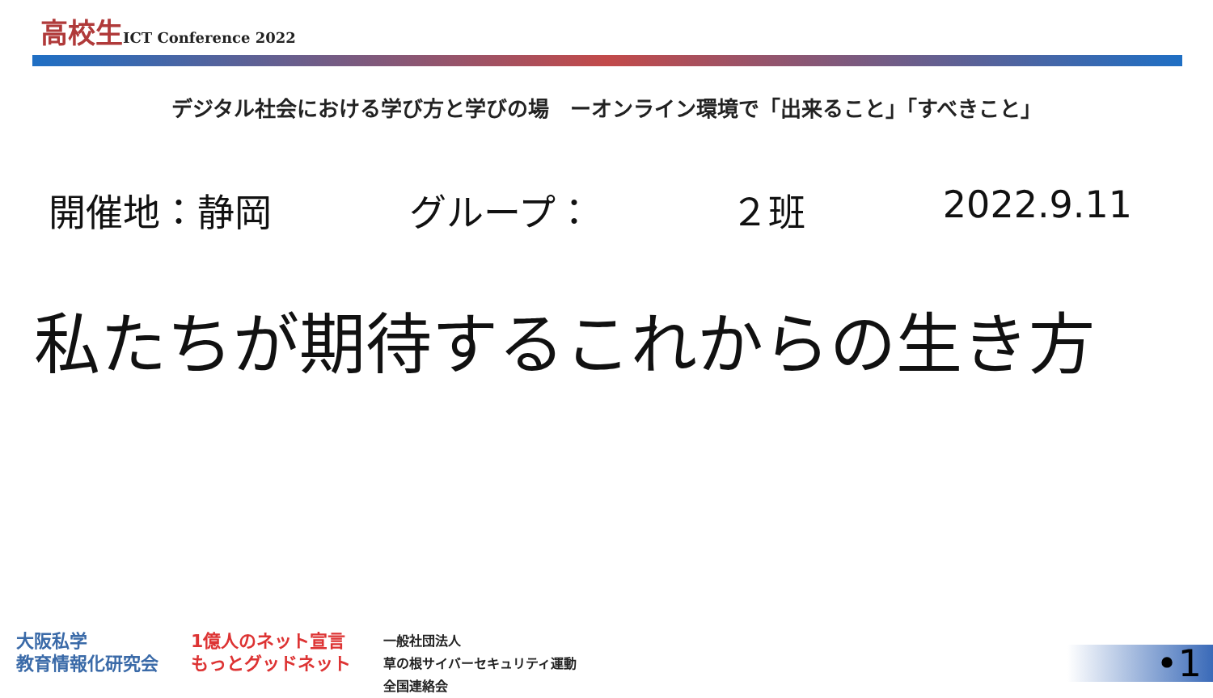高校生ICT Conference 2022
デジタル社会における学び方と学びの場　ーオンライン環境で「出来ること」「すべきこと」
開催地：静岡 グループ： ２班 2022.9.11
私たちが期待するこれからの生き方
大阪私学
教育情報化研究会
1億人のネット宣言
もっとグッドネット
一般社団法人
草の根サイバーセキュリティ運動
全国連絡会
•1